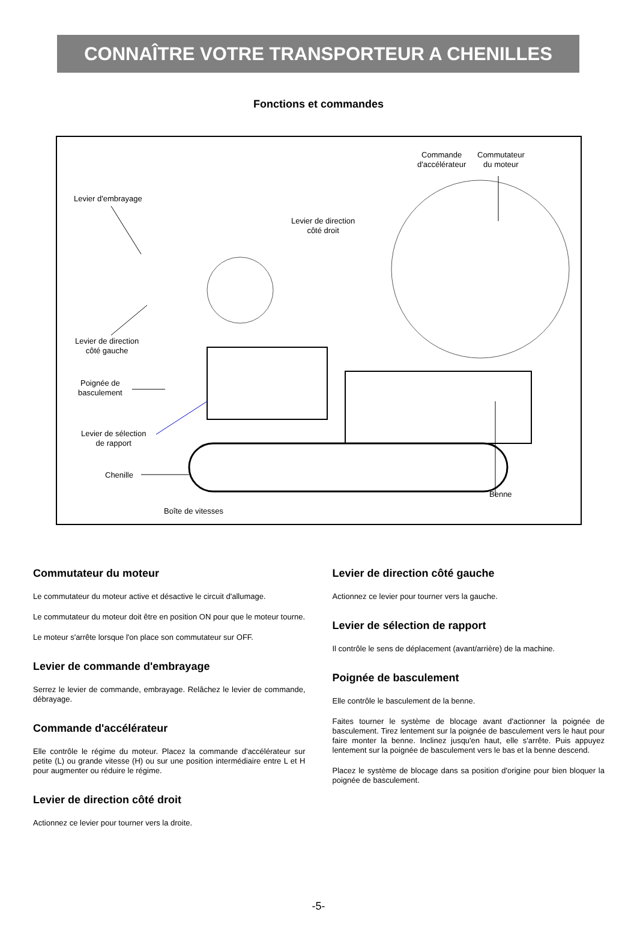CONNAÎTRE VOTRE TRANSPORTEUR A CHENILLES
Fonctions et commandes
Commande
d'accélérateur
Commutateur
du moteur
Levier d'embrayage
Levier de direction
côté droit
Levier de direction
côté gauche
Poignée de
basculement
Levier de sélection
de rapport
Chenille
Benne
Boîte de vitesses
Commutateur du moteur
Le commutateur du moteur active et désactive le circuit d'allumage.
Le commutateur du moteur doit être en position ON pour que le moteur tourne.
Le moteur s'arrête lorsque l'on place son commutateur sur OFF.
Levier de commande d'embrayage
Serrez le levier de commande, embrayage. Relâchez le levier de commande, débrayage.
Commande d'accélérateur
Elle contrôle le régime du moteur. Placez la commande d'accélérateur sur petite (L) ou grande vitesse (H) ou sur une position intermédiaire entre L et H pour augmenter ou réduire le régime.
Levier de direction côté droit
Actionnez ce levier pour tourner vers la droite.
Levier de direction côté gauche
Actionnez ce levier pour tourner vers la gauche.
Levier de sélection de rapport
Il contrôle le sens de déplacement (avant/arrière) de la machine.
Poignée de basculement
Elle contrôle le basculement de la benne.
Faites tourner le système de blocage avant d'actionner la poignée de basculement. Tirez lentement sur la poignée de basculement vers le haut pour faire monter la benne. Inclinez jusqu'en haut, elle s'arrête. Puis appuyez lentement sur la poignée de basculement vers le bas et la benne descend.
Placez le système de blocage dans sa position d'origine pour bien bloquer la poignée de basculement.
-5-